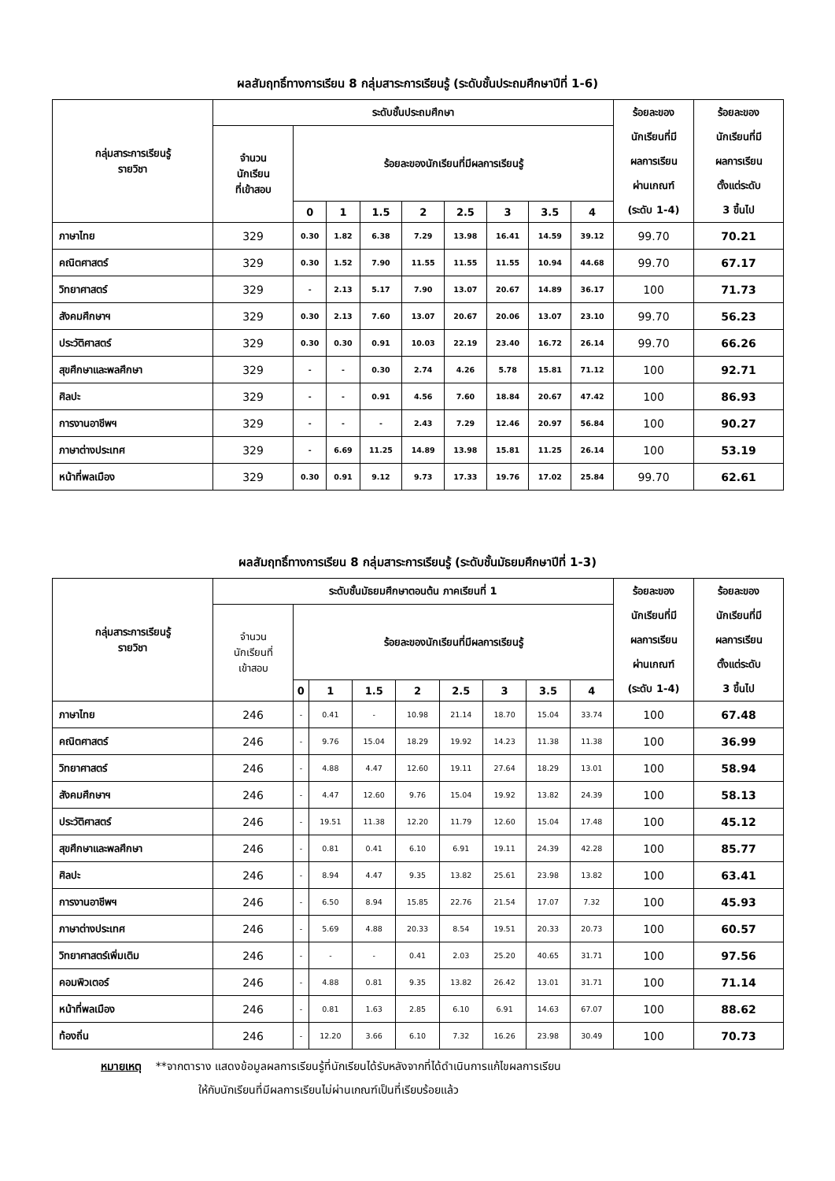ผลสัมฤทธิ์ทางการเรียน 8 กลุ่มสาระการเรียนรู้ (ระดับชั้นประถมศึกษาปีที่ 1-6)
| กลุ่มสาระการเรียนรู้ รายวิชา | ระดับชั้นประถมศึกษา | | | | | | | | | ร้อยละของ นักเรียนที่มี ผลการเรียน ผ่านเกณฑ์ (ระดับ 1-4) | ร้อยละของ นักเรียนที่มี ผลการเรียน ตั้งแต่ระดับ 3 ขึ้นไป |
| --- | --- | --- | --- | --- | --- | --- | --- | --- | --- | --- | --- |
| | จำนวน นักเรียน ที่เข้าสอบ | ร้อยละของนักเรียนที่มีผลการเรียนรู้ | | | | | | | | | |
| | | 0 | 1 | 1.5 | 2 | 2.5 | 3 | 3.5 | 4 | | |
| ภาษาไทย | 329 | 0.30 | 1.82 | 6.38 | 7.29 | 13.98 | 16.41 | 14.59 | 39.12 | 99.70 | 70.21 |
| คณิตศาสตร์ | 329 | 0.30 | 1.52 | 7.90 | 11.55 | 11.55 | 11.55 | 10.94 | 44.68 | 99.70 | 67.17 |
| วิทยาศาสตร์ | 329 | - | 2.13 | 5.17 | 7.90 | 13.07 | 20.67 | 14.89 | 36.17 | 100 | 71.73 |
| สังคมศึกษาฯ | 329 | 0.30 | 2.13 | 7.60 | 13.07 | 20.67 | 20.06 | 13.07 | 23.10 | 99.70 | 56.23 |
| ประวัติศาสตร์ | 329 | 0.30 | 0.30 | 0.91 | 10.03 | 22.19 | 23.40 | 16.72 | 26.14 | 99.70 | 66.26 |
| สุขศึกษาและพลศึกษา | 329 | - | - | 0.30 | 2.74 | 4.26 | 5.78 | 15.81 | 71.12 | 100 | 92.71 |
| ศิลปะ | 329 | - | - | 0.91 | 4.56 | 7.60 | 18.84 | 20.67 | 47.42 | 100 | 86.93 |
| การงานอาชีพฯ | 329 | - | - | - | 2.43 | 7.29 | 12.46 | 20.97 | 56.84 | 100 | 90.27 |
| ภาษาต่างประเทศ | 329 | - | 6.69 | 11.25 | 14.89 | 13.98 | 15.81 | 11.25 | 26.14 | 100 | 53.19 |
| หน้าที่พลเมือง | 329 | 0.30 | 0.91 | 9.12 | 9.73 | 17.33 | 19.76 | 17.02 | 25.84 | 99.70 | 62.61 |
ผลสัมฤทธิ์ทางการเรียน 8 กลุ่มสาระการเรียนรู้ (ระดับชั้นมัธยมศึกษาปีที่ 1-3)
| กลุ่มสาระการเรียนรู้ รายวิชา | ระดับชั้นมัธยมศึกษาตอนต้น ภาคเรียนที่ 1 | | | | | | | | | ร้อยละของ นักเรียนที่มี ผลการเรียน ผ่านเกณฑ์ (ระดับ 1-4) | ร้อยละของ นักเรียนที่มี ผลการเรียน ตั้งแต่ระดับ 3 ขึ้นไป |
| --- | --- | --- | --- | --- | --- | --- | --- | --- | --- | --- | --- |
| | จำนวน นักเรียนที่ เข้าสอบ | ร้อยละของนักเรียนที่มีผลการเรียนรู้ | | | | | | | | | |
| | | 0 | 1 | 1.5 | 2 | 2.5 | 3 | 3.5 | 4 | | |
| ภาษาไทย | 246 | - | 0.41 | - | 10.98 | 21.14 | 18.70 | 15.04 | 33.74 | 100 | 67.48 |
| คณิตศาสตร์ | 246 | - | 9.76 | 15.04 | 18.29 | 19.92 | 14.23 | 11.38 | 11.38 | 100 | 36.99 |
| วิทยาศาสตร์ | 246 | - | 4.88 | 4.47 | 12.60 | 19.11 | 27.64 | 18.29 | 13.01 | 100 | 58.94 |
| สังคมศึกษาฯ | 246 | - | 4.47 | 12.60 | 9.76 | 15.04 | 19.92 | 13.82 | 24.39 | 100 | 58.13 |
| ประวัติศาสตร์ | 246 | - | 19.51 | 11.38 | 12.20 | 11.79 | 12.60 | 15.04 | 17.48 | 100 | 45.12 |
| สุขศึกษาและพลศึกษา | 246 | - | 0.81 | 0.41 | 6.10 | 6.91 | 19.11 | 24.39 | 42.28 | 100 | 85.77 |
| ศิลปะ | 246 | - | 8.94 | 4.47 | 9.35 | 13.82 | 25.61 | 23.98 | 13.82 | 100 | 63.41 |
| การงานอาชีพฯ | 246 | - | 6.50 | 8.94 | 15.85 | 22.76 | 21.54 | 17.07 | 7.32 | 100 | 45.93 |
| ภาษาต่างประเทศ | 246 | - | 5.69 | 4.88 | 20.33 | 8.54 | 19.51 | 20.33 | 20.73 | 100 | 60.57 |
| วิทยาศาสตร์เพิ่มเติม | 246 | - | - | - | 0.41 | 2.03 | 25.20 | 40.65 | 31.71 | 100 | 97.56 |
| คอมพิวเตอร์ | 246 | - | 4.88 | 0.81 | 9.35 | 13.82 | 26.42 | 13.01 | 31.71 | 100 | 71.14 |
| หน้าที่พลเมือง | 246 | - | 0.81 | 1.63 | 2.85 | 6.10 | 6.91 | 14.63 | 67.07 | 100 | 88.62 |
| ท้องถิ่น | 246 | - | 12.20 | 3.66 | 6.10 | 7.32 | 16.26 | 23.98 | 30.49 | 100 | 70.73 |
หมายเหตุ **จากตาราง แสดงข้อมูลผลการเรียนรู้ที่นักเรียนได้รับหลังจากที่ได้ดำเนินการแก้ไขผลการเรียน
ให้กับนักเรียนที่มีผลการเรียนไม่ผ่านเกณฑ์เป็นที่เรียบร้อยแล้ว